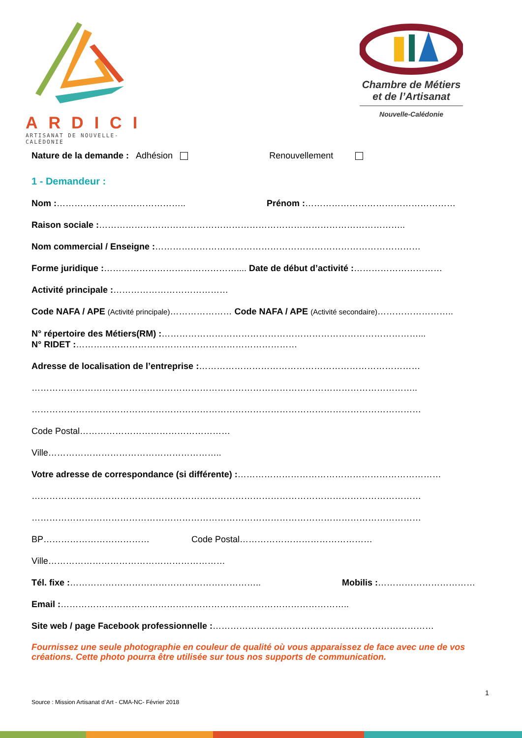ARDICI
ARTISANAT DE NOUVELLE-CALÉDONIE
Chambre de Métiers et de l’Artisanat
Nouvelle-Calédonie
Nature de la demande : Adhésion Renouvellement
1 - Demandeur :
Nom :…………………………………….. Prénom :……………………………………………
Raison sociale :…………………………………………………………………………………………..
Nom commercial / Enseigne :………………………………………………………………………………
Forme juridique :……………………………………….... Date de début d’activité :…………………………
Activité principale :…………………………………
Code NAFA / APE (Activité principale)………………… Code NAFA / APE (Activité secondaire)……………………..
N° répertoire des Métiers(RM) :……………………………………………………………………………...
N° RIDET :…………………………………………………………………
Adresse de localisation de l’entreprise :…………………………………………………………………
…………………………………………………………………………………………………………………..
……………………………………………………………………………………………………………………
Code Postal……………………………………………
Ville…………………………………………………..
Votre adresse de correspondance (si différente) :……………………………………………………………
……………………………………………………………………………………………………………………
……………………………………………………………………………………………………………………
BP……………………………… Code Postal………………………………………
Ville……………………………………………………
Tél. fixe :……………………………………………………….. Mobilis :……………………………
Email :……………………………………………………………………………………..
Site web / page Facebook professionnelle :…………………………………………………………………
Fournissez une seule photographie en couleur de qualité où vous apparaissez de face avec une de vos créations. Cette photo pourra être utilisée sur tous nos supports de communication.
1
Source : Mission Artisanat d’Art - CMA-NC- Février 2018